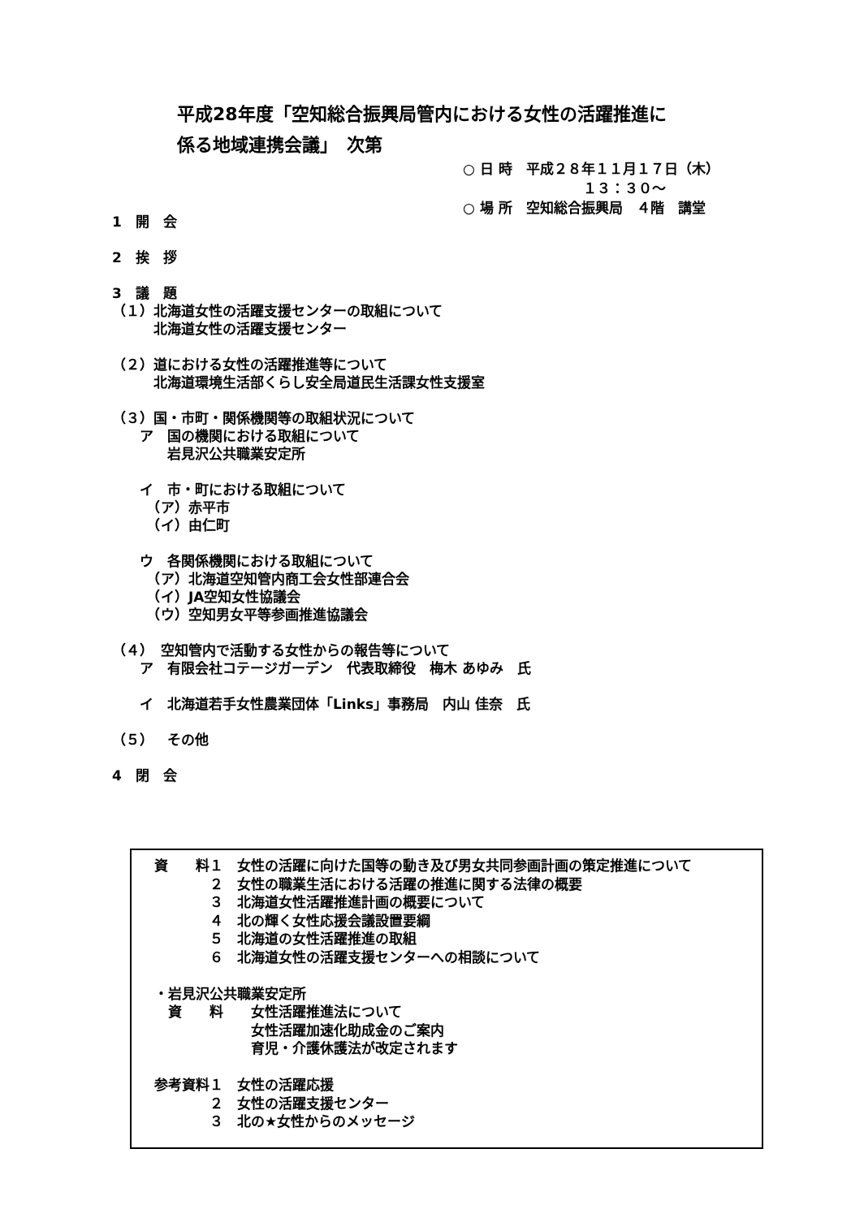平成28年度「空知総合振興局管内における女性の活躍推進に
係る地域連携会議」　次第
○ 日 時　平成２８年１１月１７日（木） １３：３０～ ○ 場 所　空知総合振興局　４階　講堂
1　開　会 2　挨　拶 3　議　題 （１）北海道女性の活躍支援センターの取組について 　　　北海道女性の活躍支援センター （２）道における女性の活躍推進等について 　　　北海道環境生活部くらし安全局道民生活課女性支援室 （３）国・市町・関係機関等の取組状況について 　　ア　国の機関における取組について 　　　　岩見沢公共職業安定所 　　イ　市・町における取組について 　　　（ア）赤平市 　　　（イ）由仁町 　　ウ　各関係機関における取組について 　　　（ア）北海道空知管内商工会女性部連合会 　　　（イ）JA空知女性協議会 　　　（ウ）空知男女平等参画推進協議会 （４）　空知管内で活動する女性からの報告等について 　　ア　有限会社コテージガーデン　代表取締役　梅木 あゆみ　氏 　　イ　北海道若手女性農業団体「Links」事務局　内山 佳奈　氏 （５）　その他 4　閉　会
資　　料１　女性の活躍に向けた国等の動き及び男女共同参画計画の策定推進について 　　　　２　女性の職業生活における活躍の推進に関する法律の概要 　　　　３　北海道女性活躍推進計画の概要について 　　　　４　北の輝く女性応援会議設置要綱 　　　　５　北海道の女性活躍推進の取組 　　　　６　北海道女性の活躍支援センターへの相談について ・岩見沢公共職業安定所 　資　　料　　女性活躍推進法について 　　　　　　　女性活躍加速化助成金のご案内 　　　　　　　育児・介護休護法が改定されます 参考資料１　女性の活躍応援 　　　　２　女性の活躍支援センター 　　　　３　北の★女性からのメッセージ